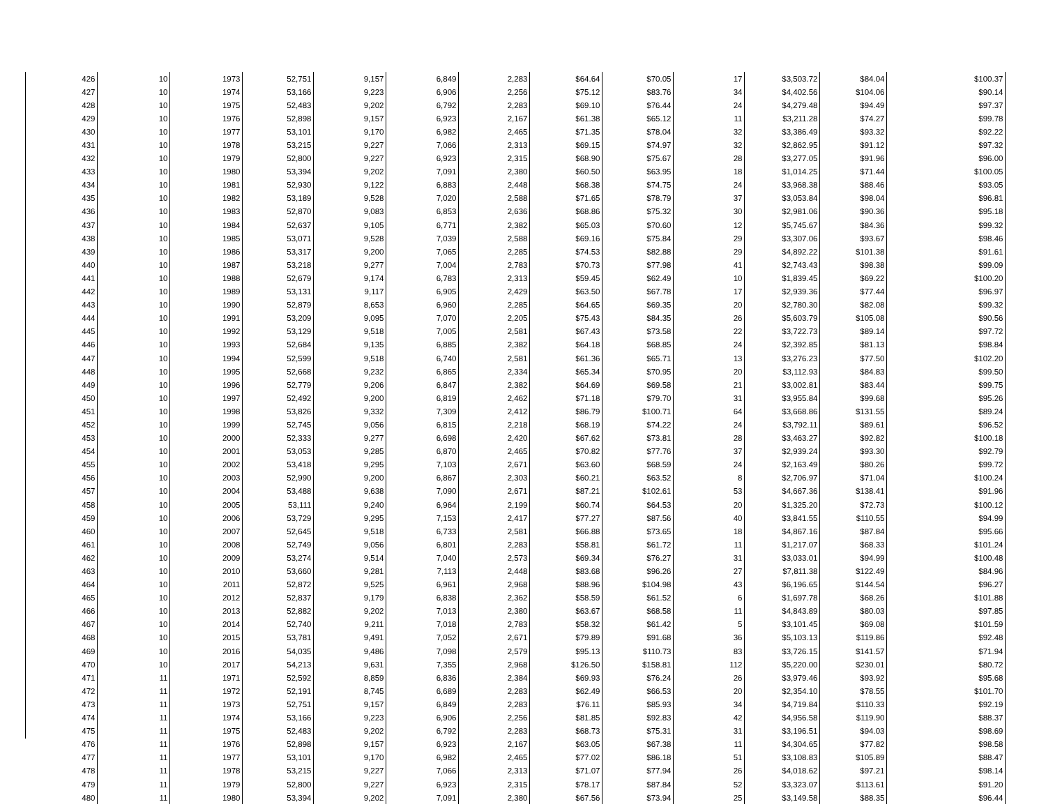| 426 | 10 | 1973 | 52,751 | 9,157 | 6,849 | 2,283 | $64.64 | $70.05 | 17 | $3,503.72 | $84.04 | $100.37 |
| 427 | 10 | 1974 | 53,166 | 9,223 | 6,906 | 2,256 | $75.12 | $83.76 | 34 | $4,402.56 | $104.06 | $90.14 |
| 428 | 10 | 1975 | 52,483 | 9,202 | 6,792 | 2,283 | $69.10 | $76.44 | 24 | $4,279.48 | $94.49 | $97.37 |
| 429 | 10 | 1976 | 52,898 | 9,157 | 6,923 | 2,167 | $61.38 | $65.12 | 11 | $3,211.28 | $74.27 | $99.78 |
| 430 | 10 | 1977 | 53,101 | 9,170 | 6,982 | 2,465 | $71.35 | $78.04 | 32 | $3,386.49 | $93.32 | $92.22 |
| 431 | 10 | 1978 | 53,215 | 9,227 | 7,066 | 2,313 | $69.15 | $74.97 | 32 | $2,862.95 | $91.12 | $97.32 |
| 432 | 10 | 1979 | 52,800 | 9,227 | 6,923 | 2,315 | $68.90 | $75.67 | 28 | $3,277.05 | $91.96 | $96.00 |
| 433 | 10 | 1980 | 53,394 | 9,202 | 7,091 | 2,380 | $60.50 | $63.95 | 18 | $1,014.25 | $71.44 | $100.05 |
| 434 | 10 | 1981 | 52,930 | 9,122 | 6,883 | 2,448 | $68.38 | $74.75 | 24 | $3,968.38 | $88.46 | $93.05 |
| 435 | 10 | 1982 | 53,189 | 9,528 | 7,020 | 2,588 | $71.65 | $78.79 | 37 | $3,053.84 | $98.04 | $96.81 |
| 436 | 10 | 1983 | 52,870 | 9,083 | 6,853 | 2,636 | $68.86 | $75.32 | 30 | $2,981.06 | $90.36 | $95.18 |
| 437 | 10 | 1984 | 52,637 | 9,105 | 6,771 | 2,382 | $65.03 | $70.60 | 12 | $5,745.67 | $84.36 | $99.32 |
| 438 | 10 | 1985 | 53,071 | 9,528 | 7,039 | 2,588 | $69.16 | $75.84 | 29 | $3,307.06 | $93.67 | $98.46 |
| 439 | 10 | 1986 | 53,317 | 9,200 | 7,065 | 2,285 | $74.53 | $82.88 | 29 | $4,892.22 | $101.38 | $91.61 |
| 440 | 10 | 1987 | 53,218 | 9,277 | 7,004 | 2,783 | $70.73 | $77.98 | 41 | $2,743.43 | $98.38 | $99.09 |
| 441 | 10 | 1988 | 52,679 | 9,174 | 6,783 | 2,313 | $59.45 | $62.49 | 10 | $1,839.45 | $69.22 | $100.20 |
| 442 | 10 | 1989 | 53,131 | 9,117 | 6,905 | 2,429 | $63.50 | $67.78 | 17 | $2,939.36 | $77.44 | $96.97 |
| 443 | 10 | 1990 | 52,879 | 8,653 | 6,960 | 2,285 | $64.65 | $69.35 | 20 | $2,780.30 | $82.08 | $99.32 |
| 444 | 10 | 1991 | 53,209 | 9,095 | 7,070 | 2,205 | $75.43 | $84.35 | 26 | $5,603.79 | $105.08 | $90.56 |
| 445 | 10 | 1992 | 53,129 | 9,518 | 7,005 | 2,581 | $67.43 | $73.58 | 22 | $3,722.73 | $89.14 | $97.72 |
| 446 | 10 | 1993 | 52,684 | 9,135 | 6,885 | 2,382 | $64.18 | $68.85 | 24 | $2,392.85 | $81.13 | $98.84 |
| 447 | 10 | 1994 | 52,599 | 9,518 | 6,740 | 2,581 | $61.36 | $65.71 | 13 | $3,276.23 | $77.50 | $102.20 |
| 448 | 10 | 1995 | 52,668 | 9,232 | 6,865 | 2,334 | $65.34 | $70.95 | 20 | $3,112.93 | $84.83 | $99.50 |
| 449 | 10 | 1996 | 52,779 | 9,206 | 6,847 | 2,382 | $64.69 | $69.58 | 21 | $3,002.81 | $83.44 | $99.75 |
| 450 | 10 | 1997 | 52,492 | 9,200 | 6,819 | 2,462 | $71.18 | $79.70 | 31 | $3,955.84 | $99.68 | $95.26 |
| 451 | 10 | 1998 | 53,826 | 9,332 | 7,309 | 2,412 | $86.79 | $100.71 | 64 | $3,668.86 | $131.55 | $89.24 |
| 452 | 10 | 1999 | 52,745 | 9,056 | 6,815 | 2,218 | $68.19 | $74.22 | 24 | $3,792.11 | $89.61 | $96.52 |
| 453 | 10 | 2000 | 52,333 | 9,277 | 6,698 | 2,420 | $67.62 | $73.81 | 28 | $3,463.27 | $92.82 | $100.18 |
| 454 | 10 | 2001 | 53,053 | 9,285 | 6,870 | 2,465 | $70.82 | $77.76 | 37 | $2,939.24 | $93.30 | $92.79 |
| 455 | 10 | 2002 | 53,418 | 9,295 | 7,103 | 2,671 | $63.60 | $68.59 | 24 | $2,163.49 | $80.26 | $99.72 |
| 456 | 10 | 2003 | 52,990 | 9,200 | 6,867 | 2,303 | $60.21 | $63.52 | 8 | $2,706.97 | $71.04 | $100.24 |
| 457 | 10 | 2004 | 53,488 | 9,638 | 7,090 | 2,671 | $87.21 | $102.61 | 53 | $4,667.36 | $138.41 | $91.96 |
| 458 | 10 | 2005 | 53,111 | 9,240 | 6,964 | 2,199 | $60.74 | $64.53 | 20 | $1,325.20 | $72.73 | $100.12 |
| 459 | 10 | 2006 | 53,729 | 9,295 | 7,153 | 2,417 | $77.27 | $87.56 | 40 | $3,841.55 | $110.55 | $94.99 |
| 460 | 10 | 2007 | 52,645 | 9,518 | 6,733 | 2,581 | $66.88 | $73.65 | 18 | $4,867.16 | $87.84 | $95.66 |
| 461 | 10 | 2008 | 52,749 | 9,056 | 6,801 | 2,283 | $58.81 | $61.72 | 11 | $1,217.07 | $68.33 | $101.24 |
| 462 | 10 | 2009 | 53,274 | 9,514 | 7,040 | 2,573 | $69.34 | $76.27 | 31 | $3,033.01 | $94.99 | $100.48 |
| 463 | 10 | 2010 | 53,660 | 9,281 | 7,113 | 2,448 | $83.68 | $96.26 | 27 | $7,811.38 | $122.49 | $84.96 |
| 464 | 10 | 2011 | 52,872 | 9,525 | 6,961 | 2,968 | $88.96 | $104.98 | 43 | $6,196.65 | $144.54 | $96.27 |
| 465 | 10 | 2012 | 52,837 | 9,179 | 6,838 | 2,362 | $58.59 | $61.52 | 6 | $1,697.78 | $68.26 | $101.88 |
| 466 | 10 | 2013 | 52,882 | 9,202 | 7,013 | 2,380 | $63.67 | $68.58 | 11 | $4,843.89 | $80.03 | $97.85 |
| 467 | 10 | 2014 | 52,740 | 9,211 | 7,018 | 2,783 | $58.32 | $61.42 | 5 | $3,101.45 | $69.08 | $101.59 |
| 468 | 10 | 2015 | 53,781 | 9,491 | 7,052 | 2,671 | $79.89 | $91.68 | 36 | $5,103.13 | $119.86 | $92.48 |
| 469 | 10 | 2016 | 54,035 | 9,486 | 7,098 | 2,579 | $95.13 | $110.73 | 83 | $3,726.15 | $141.57 | $71.94 |
| 470 | 10 | 2017 | 54,213 | 9,631 | 7,355 | 2,968 | $126.50 | $158.81 | 112 | $5,220.00 | $230.01 | $80.72 |
| 471 | 11 | 1971 | 52,592 | 8,859 | 6,836 | 2,384 | $69.93 | $76.24 | 26 | $3,979.46 | $93.92 | $95.68 |
| 472 | 11 | 1972 | 52,191 | 8,745 | 6,689 | 2,283 | $62.49 | $66.53 | 20 | $2,354.10 | $78.55 | $101.70 |
| 473 | 11 | 1973 | 52,751 | 9,157 | 6,849 | 2,283 | $76.11 | $85.93 | 34 | $4,719.84 | $110.33 | $92.19 |
| 474 | 11 | 1974 | 53,166 | 9,223 | 6,906 | 2,256 | $81.85 | $92.83 | 42 | $4,956.58 | $119.90 | $88.37 |
| 475 | 11 | 1975 | 52,483 | 9,202 | 6,792 | 2,283 | $68.73 | $75.31 | 31 | $3,196.51 | $94.03 | $98.69 |
| 476 | 11 | 1976 | 52,898 | 9,157 | 6,923 | 2,167 | $63.05 | $67.38 | 11 | $4,304.65 | $77.82 | $98.58 |
| 477 | 11 | 1977 | 53,101 | 9,170 | 6,982 | 2,465 | $77.02 | $86.18 | 51 | $3,108.83 | $105.89 | $88.47 |
| 478 | 11 | 1978 | 53,215 | 9,227 | 7,066 | 2,313 | $71.07 | $77.94 | 26 | $4,018.62 | $97.21 | $98.14 |
| 479 | 11 | 1979 | 52,800 | 9,227 | 6,923 | 2,315 | $78.17 | $87.84 | 52 | $3,323.07 | $113.61 | $91.20 |
| 480 | 11 | 1980 | 53,394 | 9,202 | 7,091 | 2,380 | $67.56 | $73.94 | 25 | $3,149.58 | $88.35 | $96.44 |